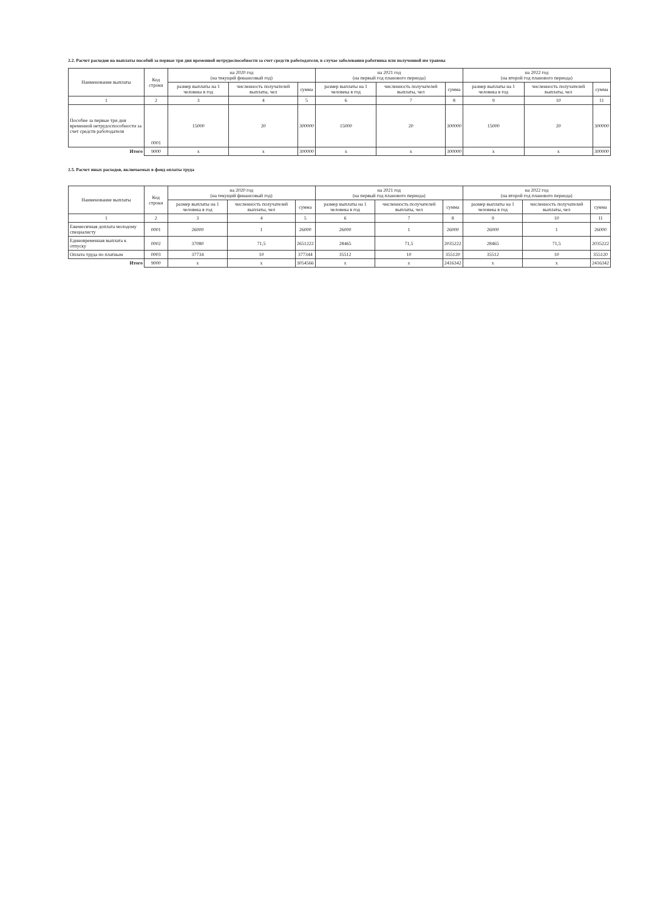2.2. Расчет расходов на выплаты пособий за первые три дня временной нетрудоспособности за счет средств работодателя, в случае заболевания работника или полученной им травмы
| Наименование выплаты | Код строки | на 2020 год (на текущий финансовый год) | | | на 2021 год (на первый год планового периода) | | | на 2022 год (на второй год планового периода) | | |
| --- | --- | --- | --- | --- | --- | --- | --- | --- | --- | --- |
| | | размер выплаты на 1 человека в год | численность получателей выплаты, чел | сумма | размер выплаты на 1 человека в год | численность получателей выплаты, чел | сумма | размер выплаты на 1 человека в год | численность получателей выплаты, чел | сумма |
| 1 | 2 | 3 | 4 | 5 | 6 | 7 | 8 | 9 | 10 | 11 |
| Пособие за первые три дня временной нетрудоспособности за счет средств работодателя | 0001 | 15000 | 20 | 300000 | 15000 | 20 | 300000 | 15000 | 20 | 300000 |
| Итого | 9000 | x | x | 300000 | x | x | 300000 | x | x | 300000 |
2.5. Расчет иных расходов, включаемых в фонд оплаты труда
| Наименование выплаты | Код строки | на 2020 год (на текущий финансовый год) | | | на 2021 год (на первый год планового периода) | | | на 2022 год (на второй год планового периода) | | |
| --- | --- | --- | --- | --- | --- | --- | --- | --- | --- | --- |
| | | размер выплаты на 1 человека в год | численность получателей выплаты, чел | сумма | размер выплаты на 1 человека в год | численность получателей выплаты, чел | сумма | размер выплаты на 1 человека в год | численность получателей выплаты, чел | сумма |
| 1 | 2 | 3 | 4 | 5 | 6 | 7 | 8 | 9 | 10 | 11 |
| Ежемесячная доплата молодому специалисту | 0001 | 26000 | 1 | 26000 | 26000 | 1 | 26000 | 26000 | 1 | 26000 |
| Единовременная выплата к отпуску | 0002 | 37080 | 71,5 | 2651222 | 28465 | 71,5 | 2035222 | 28465 | 71,5 | 2035222 |
| Оплата труда по платным | 0003 | 37734 | 10 | 377344 | 35512 | 10 | 355120 | 35512 | 10 | 355120 |
| Итого | 9000 | x | x | 3054566 | x | x | 2416342 | x | x | 2416342 |